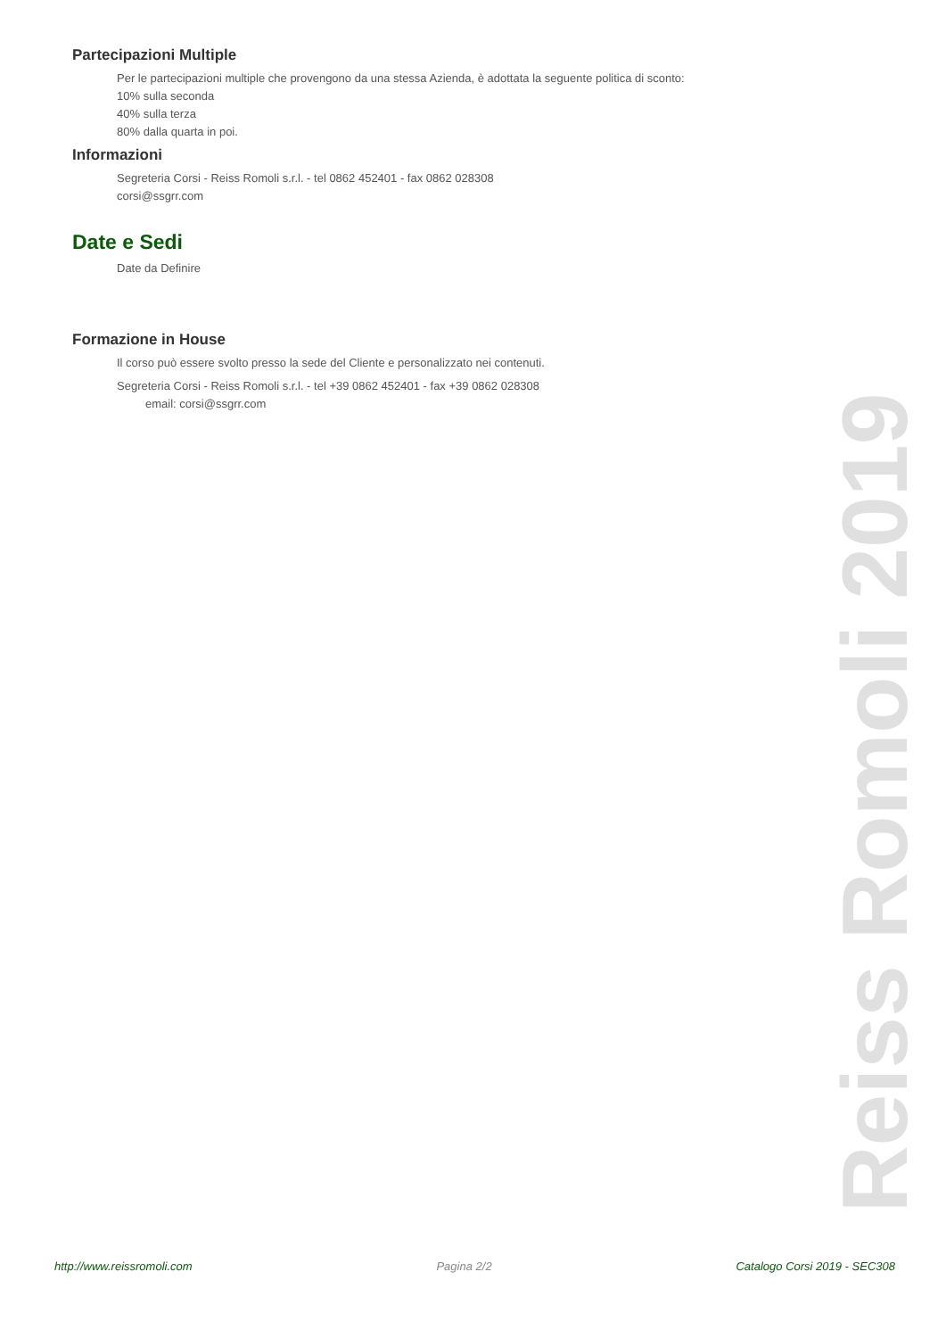Partecipazioni Multiple
Per le partecipazioni multiple che provengono da una stessa Azienda, è adottata la seguente politica di sconto:
10% sulla seconda
40% sulla terza
80% dalla quarta in poi.
Informazioni
Segreteria Corsi - Reiss Romoli s.r.l. - tel 0862 452401 - fax 0862 028308
corsi@ssgrr.com
Date e Sedi
Date da Definire
Formazione in House
Il corso può essere svolto presso la sede del Cliente e personalizzato nei contenuti.
Segreteria Corsi - Reiss Romoli s.r.l. - tel +39 0862 452401 - fax +39 0862 028308
email: corsi@ssgrr.com
Reiss Romoli 2019
http://www.reissromoli.com Pagina 2/2 Catalogo Corsi 2019 - SEC308